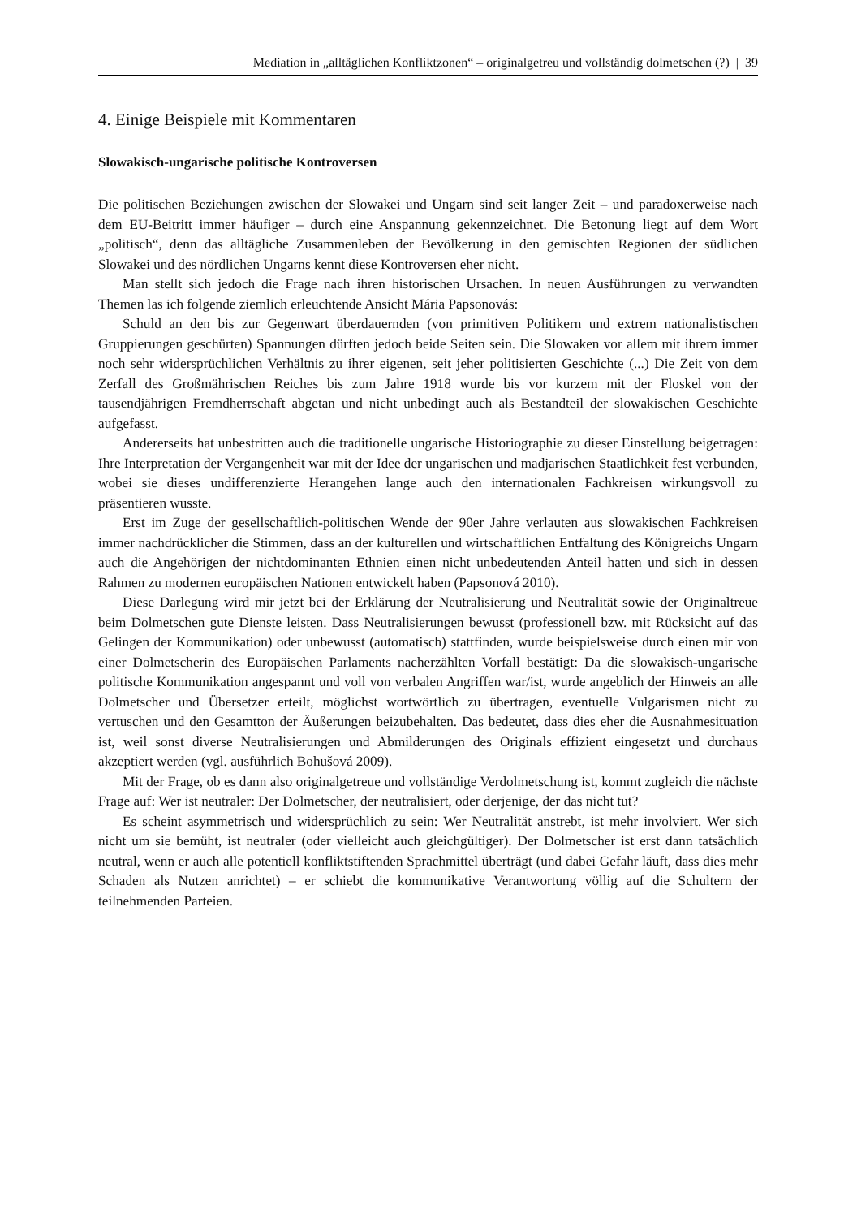Mediation in „alltäglichen Konfliktzonen“ – originalgetreu und vollständig dolmetschen (?) | 39
4. Einige Beispiele mit Kommentaren
Slowakisch-ungarische politische Kontroversen
Die politischen Beziehungen zwischen der Slowakei und Ungarn sind seit langer Zeit – und paradoxerweise nach dem EU-Beitritt immer häufiger – durch eine Anspannung gekennzeichnet. Die Betonung liegt auf dem Wort „politisch“, denn das alltägliche Zusammenleben der Bevölkerung in den gemischten Regionen der südlichen Slowakei und des nördlichen Ungarns kennt diese Kontroversen eher nicht.
Man stellt sich jedoch die Frage nach ihren historischen Ursachen. In neuen Ausführungen zu verwandten Themen las ich folgende ziemlich erleuchtende Ansicht Mária Papsonovás:
Schuld an den bis zur Gegenwart überdauernden (von primitiven Politikern und extrem nationalistischen Gruppierungen geschürten) Spannungen dürften jedoch beide Seiten sein. Die Slowaken vor allem mit ihrem immer noch sehr widersprüchlichen Verhältnis zu ihrer eigenen, seit jeher politisierten Geschichte (...) Die Zeit von dem Zerfall des Großmährischen Reiches bis zum Jahre 1918 wurde bis vor kurzem mit der Floskel von der tausendjährigen Fremdherrschaft abgetan und nicht unbedingt auch als Bestandteil der slowakischen Geschichte aufgefasst.
Andererseits hat unbestritten auch die traditionelle ungarische Historiographie zu dieser Einstellung beigetragen: Ihre Interpretation der Vergangenheit war mit der Idee der ungarischen und madjarischen Staatlichkeit fest verbunden, wobei sie dieses undifferenzierte Herangehen lange auch den internationalen Fachkreisen wirkungsvoll zu präsentieren wusste.
Erst im Zuge der gesellschaftlich-politischen Wende der 90er Jahre verlauten aus slowakischen Fachkreisen immer nachdrücklicher die Stimmen, dass an der kulturellen und wirtschaftlichen Entfaltung des Königreichs Ungarn auch die Angehörigen der nichtdominanten Ethnien einen nicht unbedeutenden Anteil hatten und sich in dessen Rahmen zu modernen europäischen Nationen entwickelt haben (Papsonová 2010).
Diese Darlegung wird mir jetzt bei der Erklärung der Neutralisierung und Neutralität sowie der Originaltreue beim Dolmetschen gute Dienste leisten. Dass Neutralisierungen bewusst (professionell bzw. mit Rücksicht auf das Gelingen der Kommunikation) oder unbewusst (automatisch) stattfinden, wurde beispielsweise durch einen mir von einer Dolmetscherin des Europäischen Parlaments nacherzählten Vorfall bestätigt: Da die slowakisch-ungarische politische Kommunikation angespannt und voll von verbalen Angriffen war/ist, wurde angeblich der Hinweis an alle Dolmetscher und Übersetzer erteilt, möglichst wortwörtlich zu übertragen, eventuelle Vulgarismen nicht zu vertuschen und den Gesamtton der Äußerungen beizubehalten. Das bedeutet, dass dies eher die Ausnahmesituation ist, weil sonst diverse Neutralisierungen und Abmilderungen des Originals effizient eingesetzt und durchaus akzeptiert werden (vgl. ausführlich Bohušová 2009).
Mit der Frage, ob es dann also originalgetreue und vollständige Verdolmetschung ist, kommt zugleich die nächste Frage auf: Wer ist neutraler: Der Dolmetscher, der neutralisiert, oder derjenige, der das nicht tut?
Es scheint asymmetrisch und widersprüchlich zu sein: Wer Neutralität anstrebt, ist mehr involviert. Wer sich nicht um sie bemüht, ist neutraler (oder vielleicht auch gleichgültiger). Der Dolmetscher ist erst dann tatsächlich neutral, wenn er auch alle potentiell konfliktstiftenden Sprachmittel überträgt (und dabei Gefahr läuft, dass dies mehr Schaden als Nutzen anrichtet) – er schiebt die kommunikative Verantwortung völlig auf die Schultern der teilnehmenden Parteien.